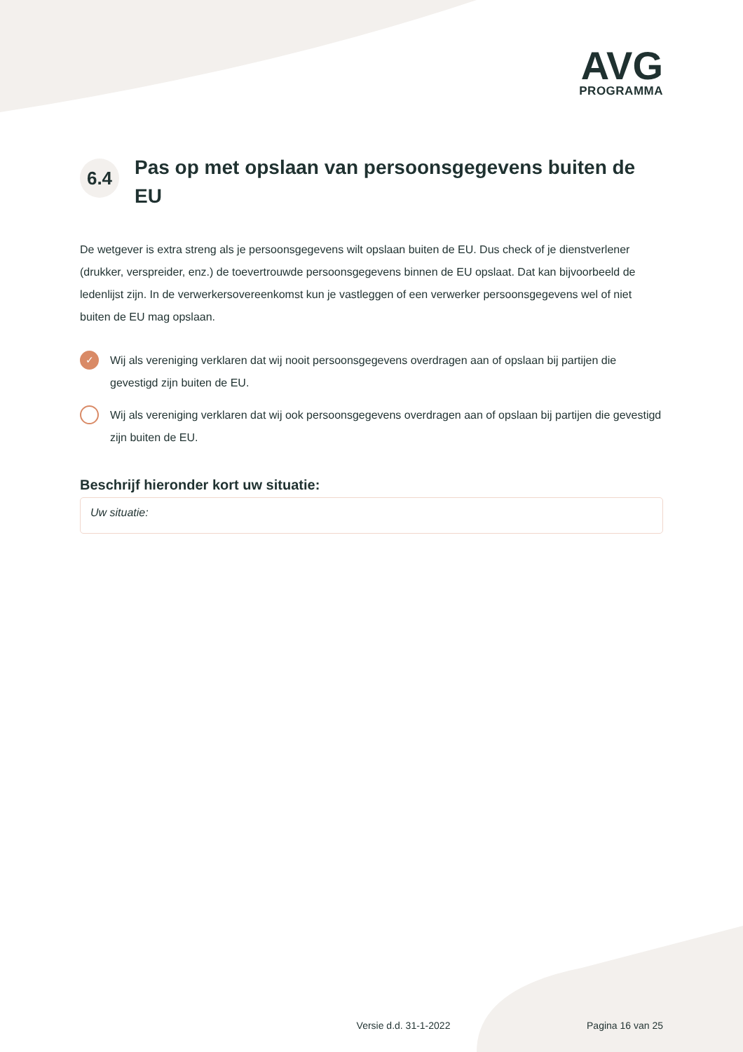AVG
PROGRAMMA
6.4
Pas op met opslaan van persoonsgegevens buiten de EU
De wetgever is extra streng als je persoonsgegevens wilt opslaan buiten de EU. Dus check of je dienstverlener (drukker, verspreider, enz.) de toevertrouwde persoonsgegevens binnen de EU opslaat. Dat kan bijvoorbeeld de ledenlijst zijn. In de verwerkersovereenkomst kun je vastleggen of een verwerker persoonsgegevens wel of niet buiten de EU mag opslaan.
✓
Wij als vereniging verklaren dat wij nooit persoonsgegevens overdragen aan of opslaan bij partijen die gevestigd zijn buiten de EU.
Wij als vereniging verklaren dat wij ook persoonsgegevens overdragen aan of opslaan bij partijen die gevestigd zijn buiten de EU.
Beschrijf hieronder kort uw situatie:
Uw situatie:
Versie d.d. 31-1-2022 Pagina 16 van 25